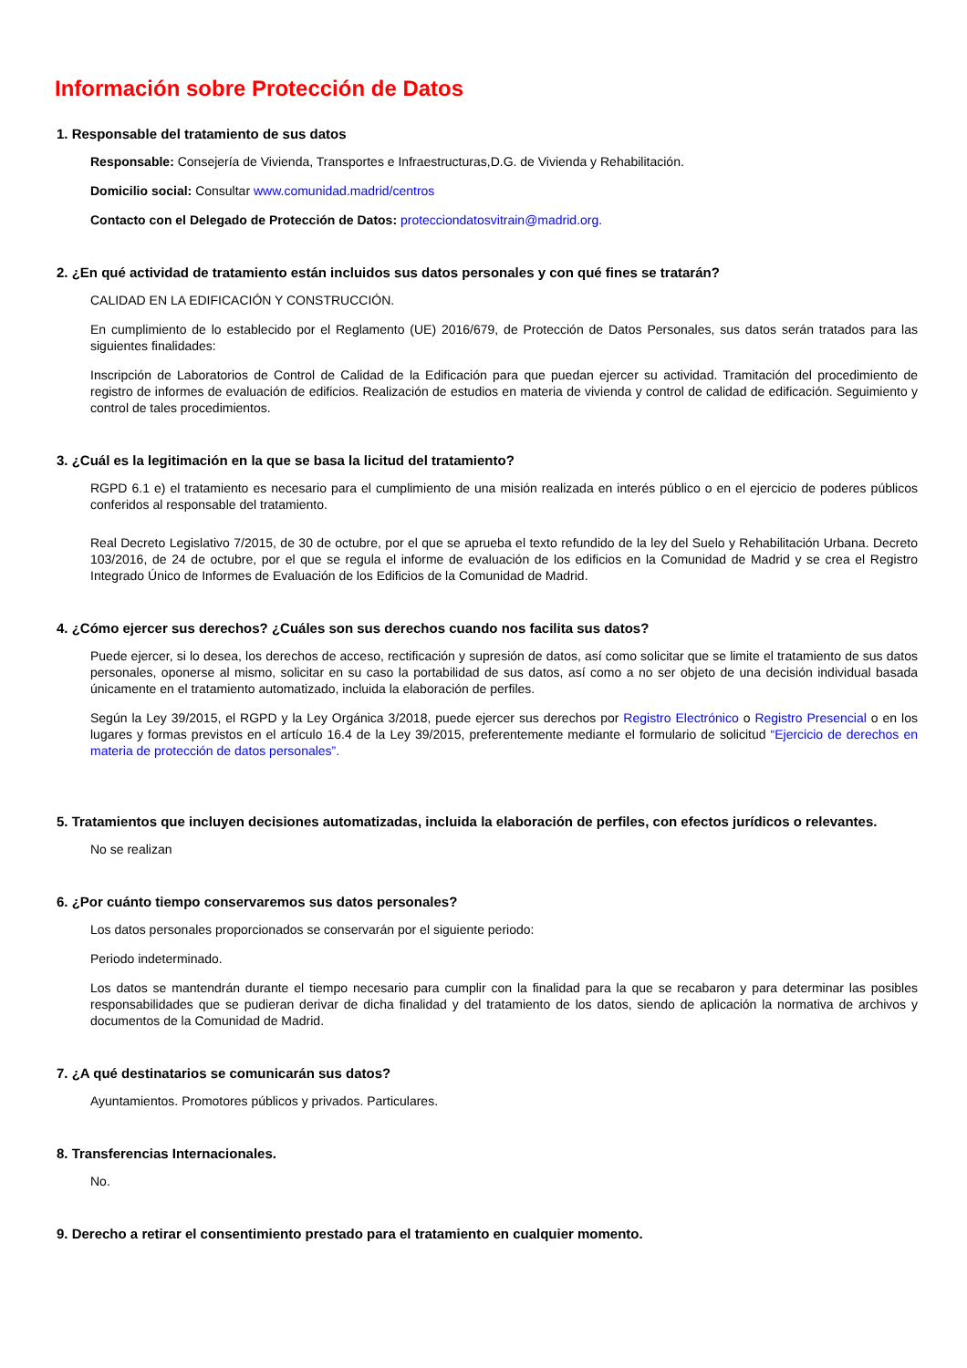Información sobre Protección de Datos
1. Responsable del tratamiento de sus datos
Responsable: Consejería de Vivienda, Transportes e Infraestructuras,D.G. de Vivienda y Rehabilitación.
Domicilio social: Consultar www.comunidad.madrid/centros
Contacto con el Delegado de Protección de Datos: protecciondatosvitrain@madrid.org.
2. ¿En qué actividad de tratamiento están incluidos sus datos personales y con qué fines se tratarán?
CALIDAD EN LA EDIFICACIÓN Y CONSTRUCCIÓN.
En cumplimiento de lo establecido por el Reglamento (UE) 2016/679, de Protección de Datos Personales, sus datos serán tratados para las siguientes finalidades:
Inscripción de Laboratorios de Control de Calidad de la Edificación para que puedan ejercer su actividad. Tramitación del procedimiento de registro de informes de evaluación de edificios. Realización de estudios en materia de vivienda y control de calidad de edificación. Seguimiento y control de tales procedimientos.
3. ¿Cuál es la legitimación en la que se basa la licitud del tratamiento?
RGPD 6.1 e) el tratamiento es necesario para el cumplimiento de una misión realizada en interés público o en el ejercicio de poderes públicos conferidos al responsable del tratamiento.
Real Decreto Legislativo 7/2015, de 30 de octubre, por el que se aprueba el texto refundido de la ley del Suelo y Rehabilitación Urbana. Decreto 103/2016, de 24 de octubre, por el que se regula el informe de evaluación de los edificios en la Comunidad de Madrid y se crea el Registro Integrado Único de Informes de Evaluación de los Edificios de la Comunidad de Madrid.
4. ¿Cómo ejercer sus derechos? ¿Cuáles son sus derechos cuando nos facilita sus datos?
Puede ejercer, si lo desea, los derechos de acceso, rectificación y supresión de datos, así como solicitar que se limite el tratamiento de sus datos personales, oponerse al mismo, solicitar en su caso la portabilidad de sus datos, así como a no ser objeto de una decisión individual basada únicamente en el tratamiento automatizado, incluida la elaboración de perfiles.
Según la Ley 39/2015, el RGPD y la Ley Orgánica 3/2018, puede ejercer sus derechos por Registro Electrónico o Registro Presencial o en los lugares y formas previstos en el artículo 16.4 de la Ley 39/2015, preferentemente mediante el formulario de solicitud “Ejercicio de derechos en materia de protección de datos personales”.
5. Tratamientos que incluyen decisiones automatizadas, incluida la elaboración de perfiles, con efectos jurídicos o relevantes.
No se realizan
6. ¿Por cuánto tiempo conservaremos sus datos personales?
Los datos personales proporcionados se conservarán por el siguiente periodo:
Periodo indeterminado.
Los datos se mantendrán durante el tiempo necesario para cumplir con la finalidad para la que se recabaron y para determinar las posibles responsabilidades que se pudieran derivar de dicha finalidad y del tratamiento de los datos, siendo de aplicación la normativa de archivos y documentos de la Comunidad de Madrid.
7. ¿A qué destinatarios se comunicarán sus datos?
Ayuntamientos. Promotores públicos y privados. Particulares.
8. Transferencias Internacionales.
No.
9. Derecho a retirar el consentimiento prestado para el tratamiento en cualquier momento.